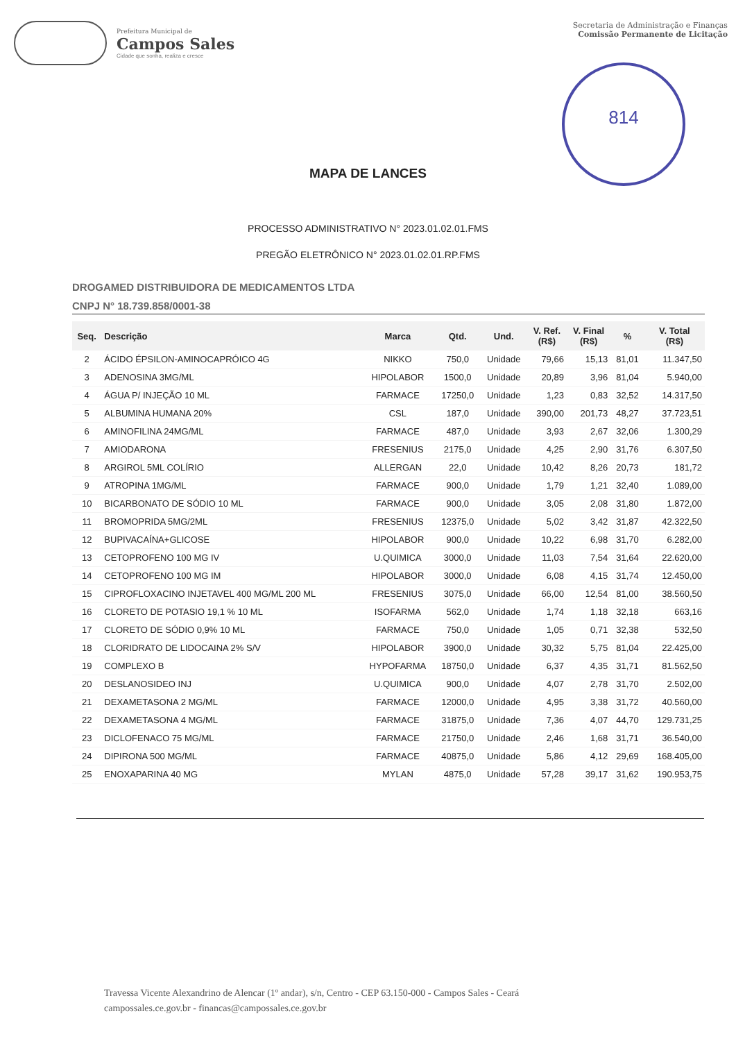Prefeitura Municipal de
Campos Sales
Cidade que sonha, realiza e cresce
Secretaria de Administração e Finanças
Comissão Permanente de Licitação
814
MAPA DE LANCES
PROCESSO ADMINISTRATIVO N° 2023.01.02.01.FMS
PREGÃO ELETRÔNICO N° 2023.01.02.01.RP.FMS
DROGAMED DISTRIBUIDORA DE MEDICAMENTOS LTDA
CNPJ N° 18.739.858/0001-38
| Seq. | Descrição | Marca | Qtd. | Und. | V. Ref. (R$) | V. Final (R$) | % | V. Total (R$) |
| --- | --- | --- | --- | --- | --- | --- | --- | --- |
| 2 | ÁCIDO ÉPSILON-AMINOCAPRÓICO 4G | NIKKO | 750,0 | Unidade | 79,66 | 15,13 | 81,01 | 11.347,50 |
| 3 | ADENOSINA 3MG/ML | HIPOLABOR | 1500,0 | Unidade | 20,89 | 3,96 | 81,04 | 5.940,00 |
| 4 | ÁGUA P/ INJEÇÃO 10 ML | FARMACE | 17250,0 | Unidade | 1,23 | 0,83 | 32,52 | 14.317,50 |
| 5 | ALBUMINA HUMANA 20% | CSL | 187,0 | Unidade | 390,00 | 201,73 | 48,27 | 37.723,51 |
| 6 | AMINOFILINA 24MG/ML | FARMACE | 487,0 | Unidade | 3,93 | 2,67 | 32,06 | 1.300,29 |
| 7 | AMIODARONA | FRESENIUS | 2175,0 | Unidade | 4,25 | 2,90 | 31,76 | 6.307,50 |
| 8 | ARGIROL 5ML COLÍRIO | ALLERGAN | 22,0 | Unidade | 10,42 | 8,26 | 20,73 | 181,72 |
| 9 | ATROPINA 1MG/ML | FARMACE | 900,0 | Unidade | 1,79 | 1,21 | 32,40 | 1.089,00 |
| 10 | BICARBONATO DE SÓDIO 10 ML | FARMACE | 900,0 | Unidade | 3,05 | 2,08 | 31,80 | 1.872,00 |
| 11 | BROMOPRIDA 5MG/2ML | FRESENIUS | 12375,0 | Unidade | 5,02 | 3,42 | 31,87 | 42.322,50 |
| 12 | BUPIVACAÍNA+GLICOSE | HIPOLABOR | 900,0 | Unidade | 10,22 | 6,98 | 31,70 | 6.282,00 |
| 13 | CETOPROFENO 100 MG IV | U.QUIMICA | 3000,0 | Unidade | 11,03 | 7,54 | 31,64 | 22.620,00 |
| 14 | CETOPROFENO 100 MG IM | HIPOLABOR | 3000,0 | Unidade | 6,08 | 4,15 | 31,74 | 12.450,00 |
| 15 | CIPROFLOXACINO INJETAVEL 400 MG/ML 200 ML | FRESENIUS | 3075,0 | Unidade | 66,00 | 12,54 | 81,00 | 38.560,50 |
| 16 | CLORETO DE POTASIO 19,1 % 10 ML | ISOFARMA | 562,0 | Unidade | 1,74 | 1,18 | 32,18 | 663,16 |
| 17 | CLORETO DE SÓDIO 0,9% 10 ML | FARMACE | 750,0 | Unidade | 1,05 | 0,71 | 32,38 | 532,50 |
| 18 | CLORIDRATO DE LIDOCAINA 2% S/V | HIPOLABOR | 3900,0 | Unidade | 30,32 | 5,75 | 81,04 | 22.425,00 |
| 19 | COMPLEXO B | HYPOFARMA | 18750,0 | Unidade | 6,37 | 4,35 | 31,71 | 81.562,50 |
| 20 | DESLANOSIDEO INJ | U.QUIMICA | 900,0 | Unidade | 4,07 | 2,78 | 31,70 | 2.502,00 |
| 21 | DEXAMETASONA 2 MG/ML | FARMACE | 12000,0 | Unidade | 4,95 | 3,38 | 31,72 | 40.560,00 |
| 22 | DEXAMETASONA 4 MG/ML | FARMACE | 31875,0 | Unidade | 7,36 | 4,07 | 44,70 | 129.731,25 |
| 23 | DICLOFENACO 75 MG/ML | FARMACE | 21750,0 | Unidade | 2,46 | 1,68 | 31,71 | 36.540,00 |
| 24 | DIPIRONA 500 MG/ML | FARMACE | 40875,0 | Unidade | 5,86 | 4,12 | 29,69 | 168.405,00 |
| 25 | ENOXAPARINA 40 MG | MYLAN | 4875,0 | Unidade | 57,28 | 39,17 | 31,62 | 190.953,75 |
Travessa Vicente Alexandrino de Alencar (1º andar), s/n, Centro - CEP 63.150-000 - Campos Sales - Ceará
campossales.ce.gov.br - financas@campossales.ce.gov.br